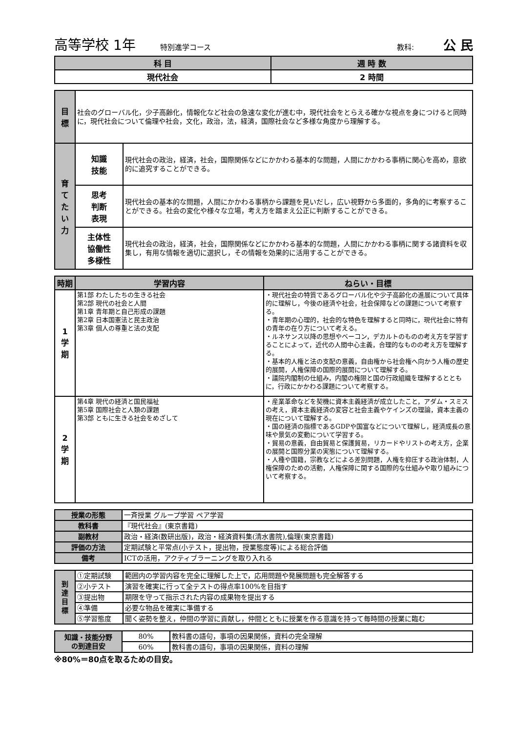高等学校 1年 特別進学コース 教科: 公 民
| 科 目 | 週 時 数 |
| --- | --- |
| 現代社会 | 2 時間 |
| 目 標 | 社会のグローバル化，少子高齢化，情報化など社会の急速な変化が進む中，現代社会をとらえる確かな視点を身につけると同時に，現代社会について倫理や社会，文化，政治，法，経済，国際社会など多様な角度から理解する。 | |
| 育 て た い 力 | 知識 技能 | 現代社会の政治，経済，社会，国際関係などにかかわる基本的な問題，人間にかかわる事柄に関心を高め，意欲的に追究することができる。 |
| | 思考 判断 表現 | 現代社会の基本的な問題，人間にかかわる事柄から課題を見いだし，広い視野から多面的，多角的に考察することができる。社会の変化や様々な立場，考え方を踏まえ公正に判断することができる。 |
| | 主体性 協働性 多様性 | 現代社会の政治，経済，社会，国際関係などにかかわる基本的な問題，人間にかかわる事柄に関する諸資料を収集し，有用な情報を適切に選択し，その情報を効果的に活用することができる。 |
| 時期 | 学習内容 | ねらい・目標 |
| --- | --- | --- |
| 1 学 期 | 第1部 わたしたちの生きる社会 第2部 現代の社会と人間 第1章 青年期と自己形成の課題 第2章 日本国憲法と民主政治 第3章 個人の尊重と法の支配 | ・現代社会の特質であるグローバル化や少子高齢化の進展について具体的に理解し，今後の経済や社会，社会保障などの課題について考察する。 ・青年期の心理的，社会的な特色を理解すると同時に，現代社会に特有の青年の在り方について考える。 ・ルネサンス以降の思想やベーコン，デカルトのものの考え方を学習することによって，近代の人間中心主義，合理的なものの考え方を理解する。 ・基本的人権と法の支配の意義，自由権から社会権へ向かう人権の歴史的展開，人権保障の国際的展開について理解する。 ・議院内閣制の仕組み，内閣の権限と国の行政組織を理解するとともに，行政にかかわる課題について考察する。 |
| 2 学 期 | 第4章 現代の経済と国民福祉 第5章 国際社会と人類の課題 第3部 ともに生きる社会をめざして | ・産業革命などを契機に資本主義経済が成立したこと，アダム・スミスの考え，資本主義経済の変容と社会主義やケインズの理論，資本主義の現在について理解する。 ・国の経済の指標であるGDPや国富などについて理解し，経済成長の意味や景気の変動について学習する。 ・貿易の意義，自由貿易と保護貿易，リカードやリストの考え方，企業の展開と国際分業の実態について理解する。 ・人種や国籍，宗教などによる差別問題，人権を抑圧する政治体制，人権保障のための活動，人権保障に関する国際的な仕組みや取り組みについて考察する。 |
| 授業の形態 | 一斉授業 グループ学習 ペア学習 |
| 教科書 | 『現代社会』(東京書籍) |
| 副教材 | 政治・経済(数研出版)，政治・経済資料集(清水書院),倫理(東京書籍) |
| 評価の方法 | 定期試験と平常点(小テスト，提出物，授業態度等)による総合評価 |
| 備考 | ICTの活用，アクティブラーニングを取り入れる |
| 到 達 目 標 | ①定期試験 | 範囲内の学習内容を完全に理解した上で，応用問題や発展問題も完全解答する |
| | ②小テスト | 演習を確実に行って全テストの得点率100%を目指す |
| | ③提出物 | 期限を守って指示された内容の成果物を提出する |
| | ④準備 | 必要な物品を確実に準備する |
| | ⑤学習態度 | 聞く姿勢を整え，仲間の学習に貢献し，仲間とともに授業を作る意識を持って毎時間の授業に臨む |
| 知識・技能分野 の到達目安 | 80% | 教科書の語句，事項の因果関係，資料の完全理解 |
| | 60% | 教科書の語句，事項の因果関係，資料の理解 |
※80%＝80点を取るための目安。